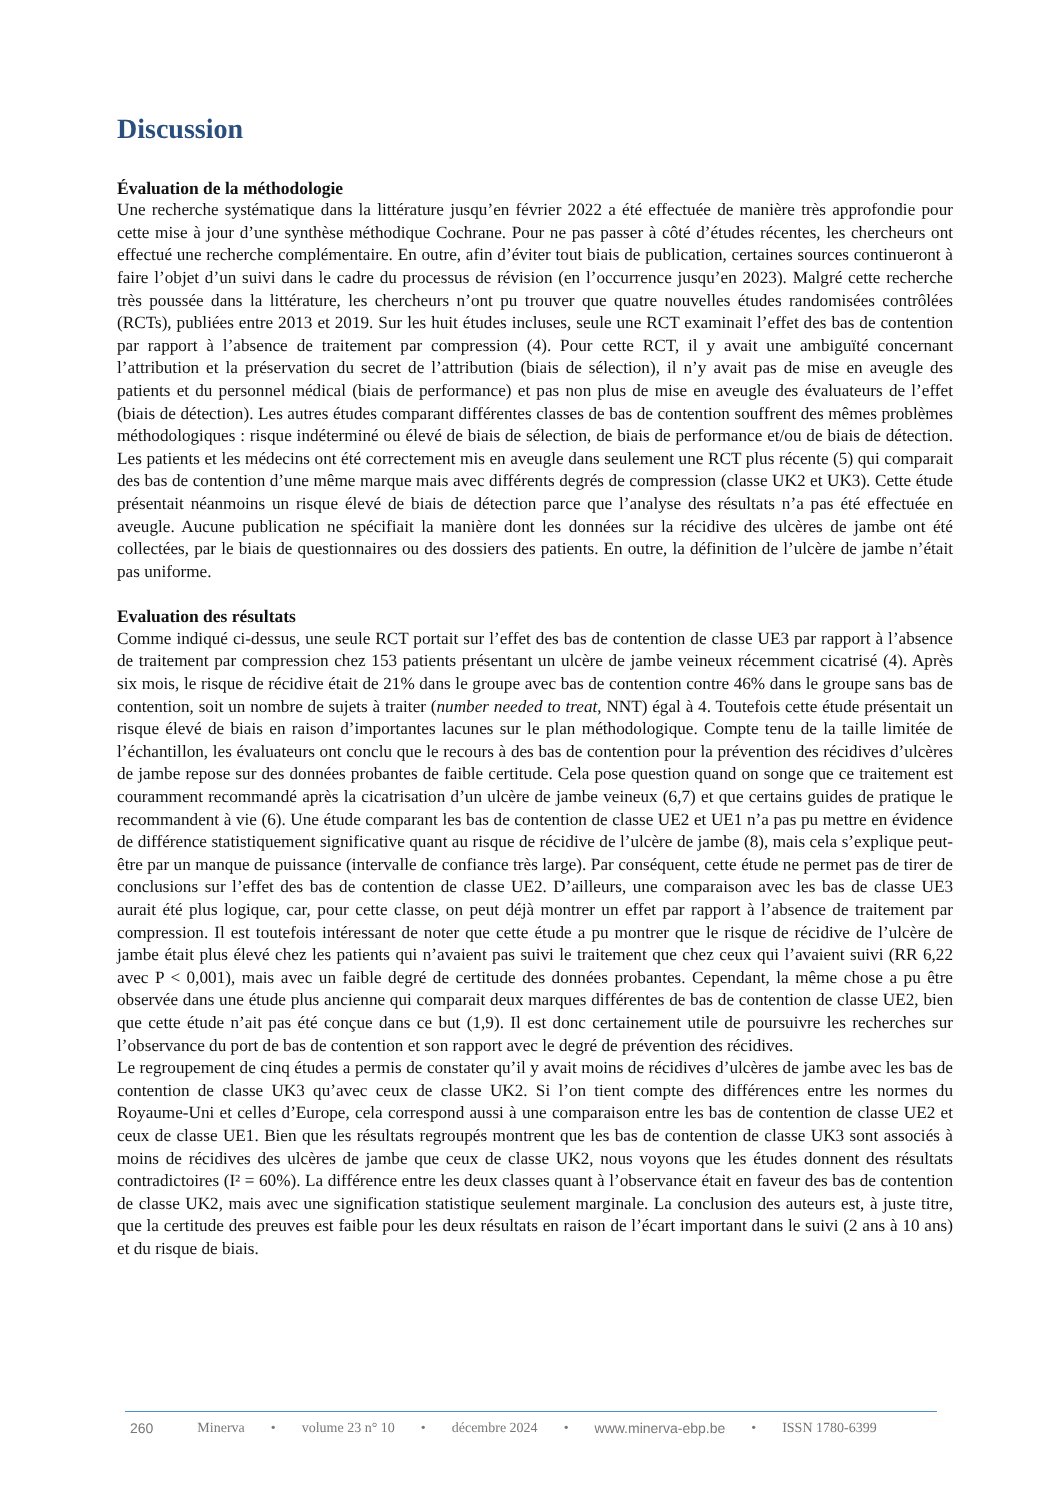Discussion
Évaluation de la méthodologie
Une recherche systématique dans la littérature jusqu’en février 2022 a été effectuée de manière très approfondie pour cette mise à jour d’une synthèse méthodique Cochrane. Pour ne pas passer à côté d’études récentes, les chercheurs ont effectué une recherche complémentaire. En outre, afin d’éviter tout biais de publication, certaines sources continueront à faire l’objet d’un suivi dans le cadre du processus de révision (en l’occurrence jusqu’en 2023). Malgré cette recherche très poussée dans la littérature, les chercheurs n’ont pu trouver que quatre nouvelles études randomisées contrôlées (RCTs), publiées entre 2013 et 2019. Sur les huit études incluses, seule une RCT examinait l’effet des bas de contention par rapport à l’absence de traitement par compression (4). Pour cette RCT, il y avait une ambiguïté concernant l’attribution et la préservation du secret de l’attribution (biais de sélection), il n’y avait pas de mise en aveugle des patients et du personnel médical (biais de performance) et pas non plus de mise en aveugle des évaluateurs de l’effet (biais de détection). Les autres études comparant différentes classes de bas de contention souffrent des mêmes problèmes méthodologiques : risque indéterminé ou élevé de biais de sélection, de biais de performance et/ou de biais de détection. Les patients et les médecins ont été correctement mis en aveugle dans seulement une RCT plus récente (5) qui comparait des bas de contention d’une même marque mais avec différents degrés de compression (classe UK2 et UK3). Cette étude présentait néanmoins un risque élevé de biais de détection parce que l’analyse des résultats n’a pas été effectuée en aveugle. Aucune publication ne spécifiait la manière dont les données sur la récidive des ulcères de jambe ont été collectées, par le biais de questionnaires ou des dossiers des patients. En outre, la définition de l’ulcère de jambe n’était pas uniforme.
Evaluation des résultats
Comme indiqué ci-dessus, une seule RCT portait sur l’effet des bas de contention de classe UE3 par rapport à l’absence de traitement par compression chez 153 patients présentant un ulcère de jambe veineux récemment cicatrisé (4). Après six mois, le risque de récidive était de 21% dans le groupe avec bas de contention contre 46% dans le groupe sans bas de contention, soit un nombre de sujets à traiter (number needed to treat, NNT) égal à 4. Toutefois cette étude présentait un risque élevé de biais en raison d’importantes lacunes sur le plan méthodologique. Compte tenu de la taille limitée de l’échantillon, les évaluateurs ont conclu que le recours à des bas de contention pour la prévention des récidives d’ulcères de jambe repose sur des données probantes de faible certitude. Cela pose question quand on songe que ce traitement est couramment recommandé après la cicatrisation d’un ulcère de jambe veineux (6,7) et que certains guides de pratique le recommandent à vie (6). Une étude comparant les bas de contention de classe UE2 et UE1 n’a pas pu mettre en évidence de différence statistiquement significative quant au risque de récidive de l’ulcère de jambe (8), mais cela s’explique peut-être par un manque de puissance (intervalle de confiance très large). Par conséquent, cette étude ne permet pas de tirer de conclusions sur l’effet des bas de contention de classe UE2. D’ailleurs, une comparaison avec les bas de classe UE3 aurait été plus logique, car, pour cette classe, on peut déjà montrer un effet par rapport à l’absence de traitement par compression. Il est toutefois intéressant de noter que cette étude a pu montrer que le risque de récidive de l’ulcère de jambe était plus élevé chez les patients qui n’avaient pas suivi le traitement que chez ceux qui l’avaient suivi (RR 6,22 avec P < 0,001), mais avec un faible degré de certitude des données probantes. Cependant, la même chose a pu être observée dans une étude plus ancienne qui comparait deux marques différentes de bas de contention de classe UE2, bien que cette étude n’ait pas été conçue dans ce but (1,9). Il est donc certainement utile de poursuivre les recherches sur l’observance du port de bas de contention et son rapport avec le degré de prévention des récidives.
Le regroupement de cinq études a permis de constater qu’il y avait moins de récidives d’ulcères de jambe avec les bas de contention de classe UK3 qu’avec ceux de classe UK2. Si l’on tient compte des différences entre les normes du Royaume-Uni et celles d’Europe, cela correspond aussi à une comparaison entre les bas de contention de classe UE2 et ceux de classe UE1. Bien que les résultats regroupés montrent que les bas de contention de classe UK3 sont associés à moins de récidives des ulcères de jambe que ceux de classe UK2, nous voyons que les études donnent des résultats contradictoires (I² = 60%). La différence entre les deux classes quant à l’observance était en faveur des bas de contention de classe UK2, mais avec une signification statistique seulement marginale. La conclusion des auteurs est, à juste titre, que la certitude des preuves est faible pour les deux résultats en raison de l’écart important dans le suivi (2 ans à 10 ans) et du risque de biais.
260 Minerva • volume 23 n° 10 • décembre 2024 • www.minerva-ebp.be • ISSN 1780-6399